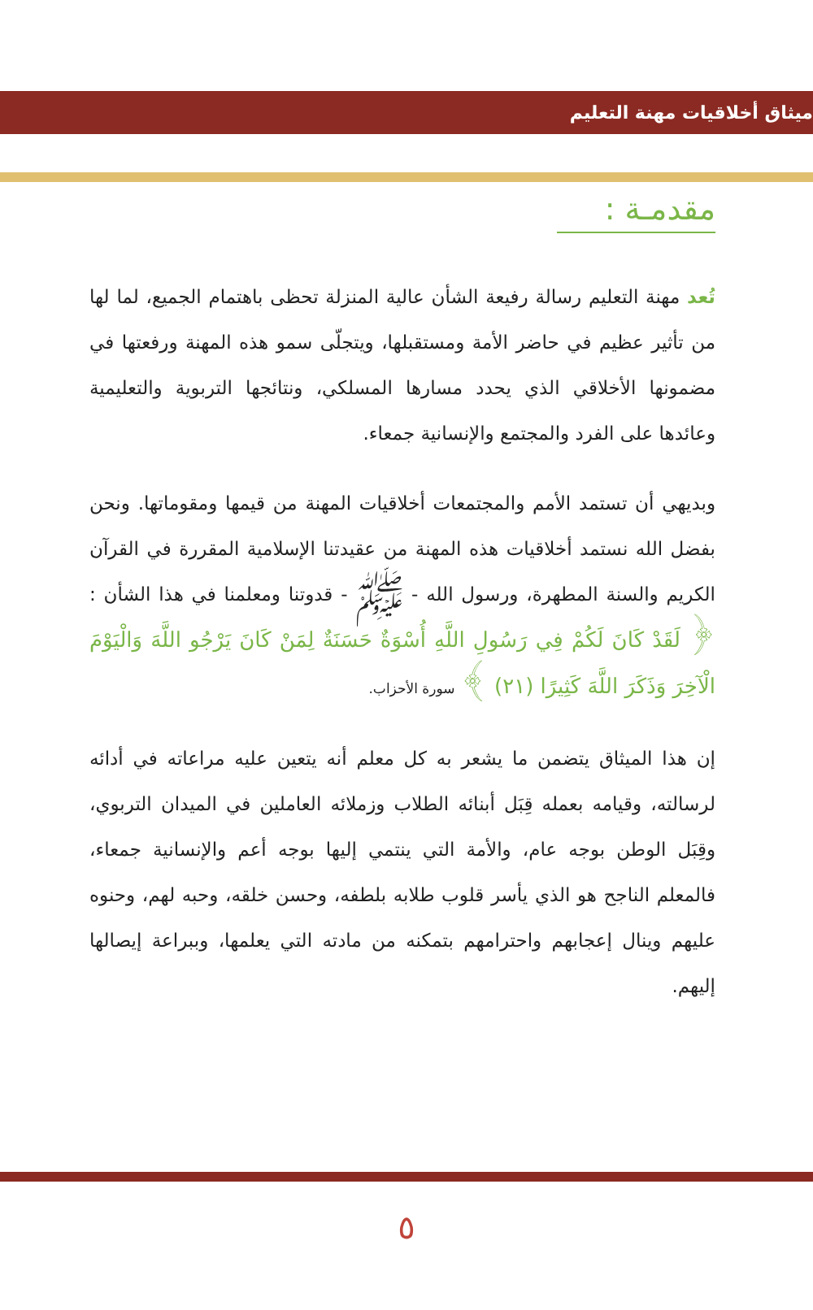ميثاق أخلاقيات مهنة التعليم
مقدمـة :
تُعد مهنة التعليم رسالة رفيعة الشأن عالية المنزلة تحظى باهتمام الجميع، لما لها من تأثير عظيم في حاضر الأمة ومستقبلها، ويتجلّى سمو هذه المهنة ورفعتها في مضمونها الأخلاقي الذي يحدد مسارها المسلكي، ونتائجها التربوية والتعليمية وعائدها على الفرد والمجتمع والإنسانية جمعاء.
وبديهي أن تستمد الأمم والمجتمعات أخلاقيات المهنة من قيمها ومقوماتها. ونحن بفضل الله نستمد أخلاقيات هذه المهنة من عقيدتنا الإسلامية المقررة في القرآن الكريم والسنة المطهرة، ورسول الله - ﷺ - قدوتنا ومعلمنا في هذا الشأن : ﴿ لَقَدْ كَانَ لَكُمْ فِي رَسُولِ اللَّهِ أُسْوَةٌ حَسَنَةٌ لِمَنْ كَانَ يَرْجُو اللَّهَ وَالْيَوْمَ الْآخِرَ وَذَكَرَ اللَّهَ كَثِيرًا (٢١) ﴾ سورة الأحزاب.
إن هذا الميثاق يتضمن ما يشعر به كل معلم أنه يتعين عليه مراعاته في أدائه لرسالته، وقيامه بعمله قِبَل أبنائه الطلاب وزملائه العاملين في الميدان التربوي، وقِبَل الوطن بوجه عام، والأمة التي ينتمي إليها بوجه أعم والإنسانية جمعاء، فالمعلم الناجح هو الذي يأسر قلوب طلابه بلطفه، وحسن خلقه، وحبه لهم، وحنوه عليهم وينال إعجابهم واحترامهم بتمكنه من مادته التي يعلمها، وببراعة إيصالها إليهم.
٥